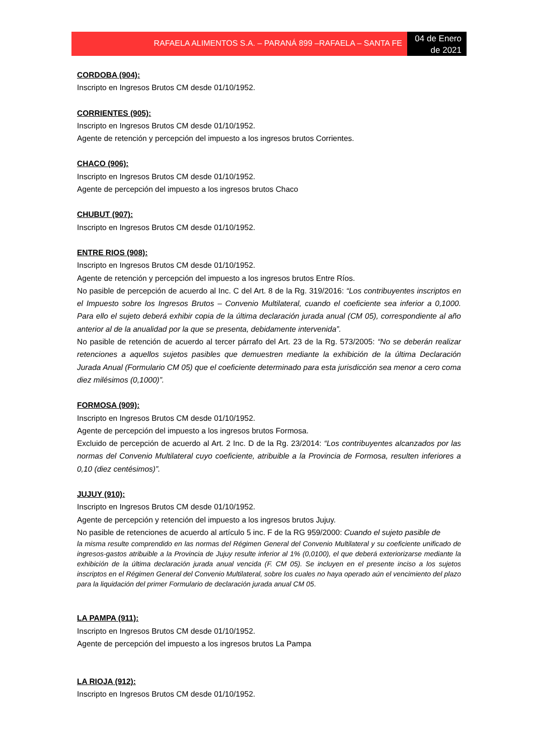RAFAELA ALIMENTOS S.A. – PARANÁ 899 –RAFAELA – SANTA FE
04 de Enero de 2021
CORDOBA (904):
Inscripto en Ingresos Brutos CM desde 01/10/1952.
CORRIENTES (905):
Inscripto en Ingresos Brutos CM desde 01/10/1952.
Agente de retención y percepción del impuesto a los ingresos brutos Corrientes.
CHACO (906):
Inscripto en Ingresos Brutos CM desde 01/10/1952.
Agente de percepción del impuesto a los ingresos brutos Chaco
CHUBUT (907):
Inscripto en Ingresos Brutos CM desde 01/10/1952.
ENTRE RIOS (908):
Inscripto en Ingresos Brutos CM desde 01/10/1952.
Agente de retención y percepción del impuesto a los ingresos brutos Entre Ríos.
No pasible de percepción de acuerdo al Inc. C del Art. 8 de la Rg. 319/2016: “Los contribuyentes inscriptos en el Impuesto sobre los Ingresos Brutos – Convenio Multilateral, cuando el coeficiente sea inferior a 0,1000. Para ello el sujeto deberá exhibir copia de la última declaración jurada anual (CM 05), correspondiente al año anterior al de la anualidad por la que se presenta, debidamente intervenida”.
No pasible de retención de acuerdo al tercer párrafo del Art. 23 de la Rg. 573/2005: “No se deberán realizar retenciones a aquellos sujetos pasibles que demuestren mediante la exhibición de la última Declaración Jurada Anual (Formulario CM 05) que el coeficiente determinado para esta jurisdicción sea menor a cero coma diez milésimos (0,1000)”.
FORMOSA (909):
Inscripto en Ingresos Brutos CM desde 01/10/1952.
Agente de percepción del impuesto a los ingresos brutos Formosa.
Excluido de percepción de acuerdo al Art. 2 Inc. D de la Rg. 23/2014: “Los contribuyentes alcanzados por las normas del Convenio Multilateral cuyo coeficiente, atribuible a la Provincia de Formosa, resulten inferiores a 0,10 (diez centésimos)”.
JUJUY (910):
Inscripto en Ingresos Brutos CM desde 01/10/1952.
Agente de percepción y retención del impuesto a los ingresos brutos Jujuy.
No pasible de retenciones de acuerdo al artículo 5 inc. F de la RG 959/2000: Cuando el sujeto pasible de
la misma resulte comprendido en las normas del Régimen General del Convenio Multilateral y su coeficiente unificado de ingresos-gastos atribuible a la Provincia de Jujuy resulte inferior al 1% (0,0100), el que deberá exteriorizarse mediante la exhibición de la última declaración jurada anual vencida (F. CM 05). Se incluyen en el presente inciso a los sujetos inscriptos en el Régimen General del Convenio Multilateral, sobre los cuales no haya operado aún el vencimiento del plazo para la liquidación del primer Formulario de declaración jurada anual CM 05.
LA PAMPA (911):
Inscripto en Ingresos Brutos CM desde 01/10/1952.
Agente de percepción del impuesto a los ingresos brutos La Pampa
LA RIOJA (912):
Inscripto en Ingresos Brutos CM desde 01/10/1952.